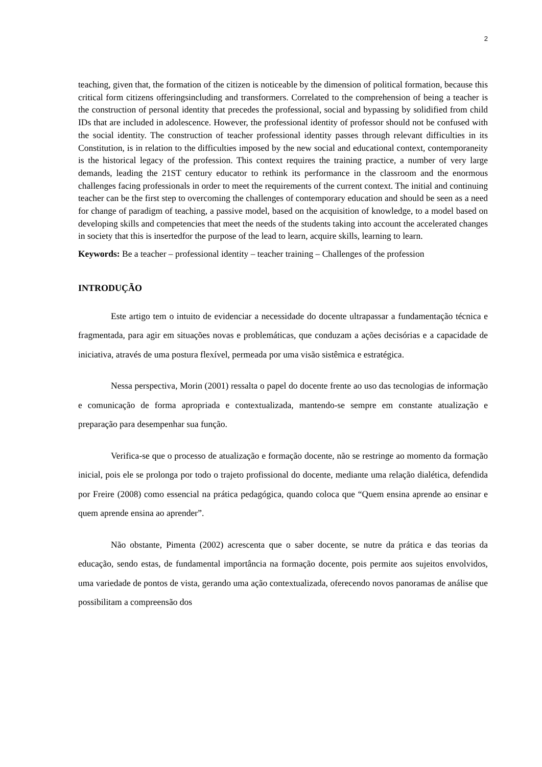2
teaching, given that, the formation of the citizen is noticeable by the dimension of political formation, because this critical form citizens offeringsincluding and transformers. Correlated to the comprehension of being a teacher is the construction of personal identity that precedes the professional, social and bypassing by solidified from child IDs that are included in adolescence. However, the professional identity of professor should not be confused with the social identity. The construction of teacher professional identity passes through relevant difficulties in its Constitution, is in relation to the difficulties imposed by the new social and educational context, contemporaneity is the historical legacy of the profession. This context requires the training practice, a number of very large demands, leading the 21ST century educator to rethink its performance in the classroom and the enormous challenges facing professionals in order to meet the requirements of the current context. The initial and continuing teacher can be the first step to overcoming the challenges of contemporary education and should be seen as a need for change of paradigm of teaching, a passive model, based on the acquisition of knowledge, to a model based on developing skills and competencies that meet the needs of the students taking into account the accelerated changes in society that this is insertedfor the purpose of the lead to learn, acquire skills, learning to learn.
Keywords: Be a teacher – professional identity – teacher training – Challenges of the profession
INTRODUÇÃO
Este artigo tem o intuito de evidenciar a necessidade do docente ultrapassar a fundamentação técnica e fragmentada, para agir em situações novas e problemáticas, que conduzam a ações decisórias e a capacidade de iniciativa, através de uma postura flexível, permeada por uma visão sistêmica e estratégica.
Nessa perspectiva, Morin (2001) ressalta o papel do docente frente ao uso das tecnologias de informação e comunicação de forma apropriada e contextualizada, mantendo-se sempre em constante atualização e preparação para desempenhar sua função.
Verifica-se que o processo de atualização e formação docente, não se restringe ao momento da formação inicial, pois ele se prolonga por todo o trajeto profissional do docente, mediante uma relação dialética, defendida por Freire (2008) como essencial na prática pedagógica, quando coloca que “Quem ensina aprende ao ensinar e quem aprende ensina ao aprender”.
Não obstante, Pimenta (2002) acrescenta que o saber docente, se nutre da prática e das teorias da educação, sendo estas, de fundamental importância na formação docente, pois permite aos sujeitos envolvidos, uma variedade de pontos de vista, gerando uma ação contextualizada, oferecendo novos panoramas de análise que possibilitam a compreensão dos